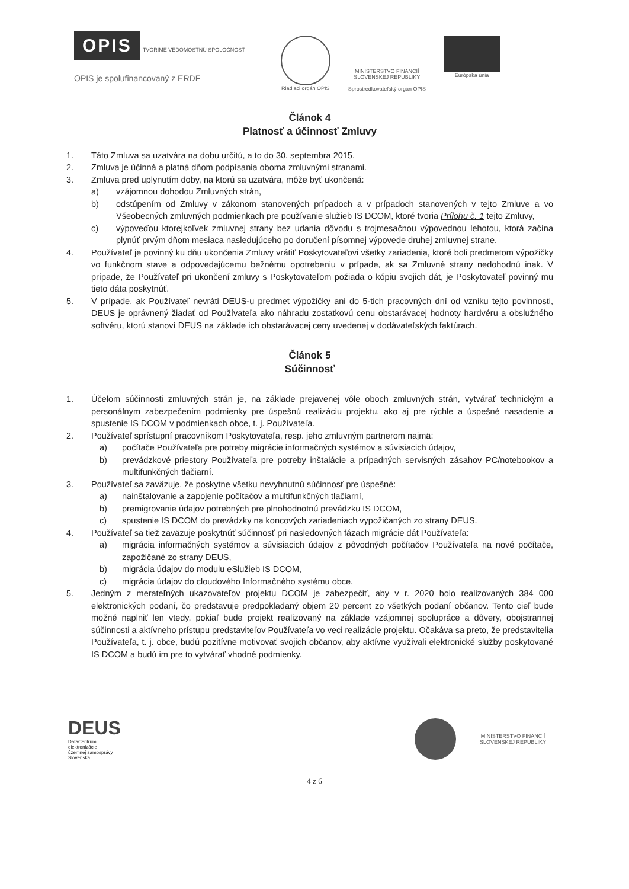OPIS TVORÍME VEDOMOSTNÚ SPOLOČNOSŤ
OPIS je spolufinancovaný z ERDF
Riadiaci orgán OPIS MINISTERSTVO FINANCIÍ
SLOVENSKEJ REPUBLIKY
Sprostredkovateľský orgán OPIS
Európska únia
Článok 4
Platnosť a účinnosť Zmluvy
1. Táto Zmluva sa uzatvára na dobu určitú, a to do 30. septembra 2015.
2. Zmluva je účinná a platná dňom podpísania oboma zmluvnými stranami.
3. Zmluva pred uplynutím doby, na ktorú sa uzatvára, môže byť ukončená:
a) vzájomnou dohodou Zmluvných strán,
b) odstúpením od Zmluvy v zákonom stanovených prípadoch a v prípadoch stanovených v tejto Zmluve a vo Všeobecných zmluvných podmienkach pre používanie služieb IS DCOM, ktoré tvoria Prílohu č. 1 tejto Zmluvy,
c) výpoveďou ktorejkoľvek zmluvnej strany bez udania dôvodu s trojmesačnou výpovednou lehotou, ktorá začína plynúť prvým dňom mesiaca nasledujúceho po doručení písomnej výpovede druhej zmluvnej strane.
4. Používateľ je povinný ku dňu ukončenia Zmluvy vrátiť Poskytovateľovi všetky zariadenia, ktoré boli predmetom výpožičky vo funkčnom stave a odpovedajúcemu bežnému opotrebeniu v prípade, ak sa Zmluvné strany nedohodnú inak. V prípade, že Používateľ pri ukončení zmluvy s Poskytovateľom požiada o kópiu svojich dát, je Poskytovateľ povinný mu tieto dáta poskytnúť.
5. V prípade, ak Používateľ nevráti DEUS-u predmet výpožičky ani do 5-tich pracovných dní od vzniku tejto povinnosti, DEUS je oprávnený žiadať od Používateľa ako náhradu zostatkovú cenu obstarávacej hodnoty hardvéru a obslužného softvéru, ktorú stanoví DEUS na základe ich obstarávacej ceny uvedenej v dodávateľských faktúrach.
Článok 5
Súčinnosť
1. Účelom súčinnosti zmluvných strán je, na základe prejavenej vôle oboch zmluvných strán, vytvárať technickým a personálnym zabezpečením podmienky pre úspešnú realizáciu projektu, ako aj pre rýchle a úspešné nasadenie a spustenie IS DCOM v podmienkach obce, t. j. Používateľa.
2. Používateľ sprístupní pracovníkom Poskytovateľa, resp. jeho zmluvným partnerom najmä:
a) počítače Používateľa pre potreby migrácie informačných systémov a súvisiacich údajov,
b) prevádzkové priestory Používateľa pre potreby inštalácie a prípadných servisných zásahov PC/notebookov a multifunkčných tlačiarní.
3. Používateľ sa zaväzuje, že poskytne všetku nevyhnutnú súčinnosť pre úspešné:
a) nainštalovanie a zapojenie počítačov a multifunkčných tlačiarní,
b) premigrovanie údajov potrebných pre plnohodnotnú prevádzku IS DCOM,
c) spustenie IS DCOM do prevádzky na koncových zariadeniach vypožičaných zo strany DEUS.
4. Používateľ sa tiež zaväzuje poskytnúť súčinnosť pri nasledovných fázach migrácie dát Používateľa:
a) migrácia informačných systémov a súvisiacich údajov z pôvodných počítačov Používateľa na nové počítače, zapožičané zo strany DEUS,
b) migrácia údajov do modulu eSlužieb IS DCOM,
c) migrácia údajov do cloudového Informačného systému obce.
5. Jedným z merateľných ukazovateľov projektu DCOM je zabezpečiť, aby v r. 2020 bolo realizovaných 384 000 elektronických podaní, čo predstavuje predpokladaný objem 20 percent zo všetkých podaní občanov. Tento cieľ bude možné naplniť len vtedy, pokiaľ bude projekt realizovaný na základe vzájomnej spolupráce a dôvery, obojstrannej súčinnosti a aktívneho prístupu predstaviteľov Používateľa vo veci realizácie projektu. Očakáva sa preto, že predstavitelia Používateľa, t. j. obce, budú pozitívne motivovať svojich občanov, aby aktívne využívali elektronické služby poskytované IS DCOM a budú im pre to vytvárať vhodné podmienky.
DEUS
DataCentrum
elektronizácie
územnej samosprávy
Slovenska
MINISTERSTVO FINANCIÍ
SLOVENSKEJ REPUBLIKY
4 z 6